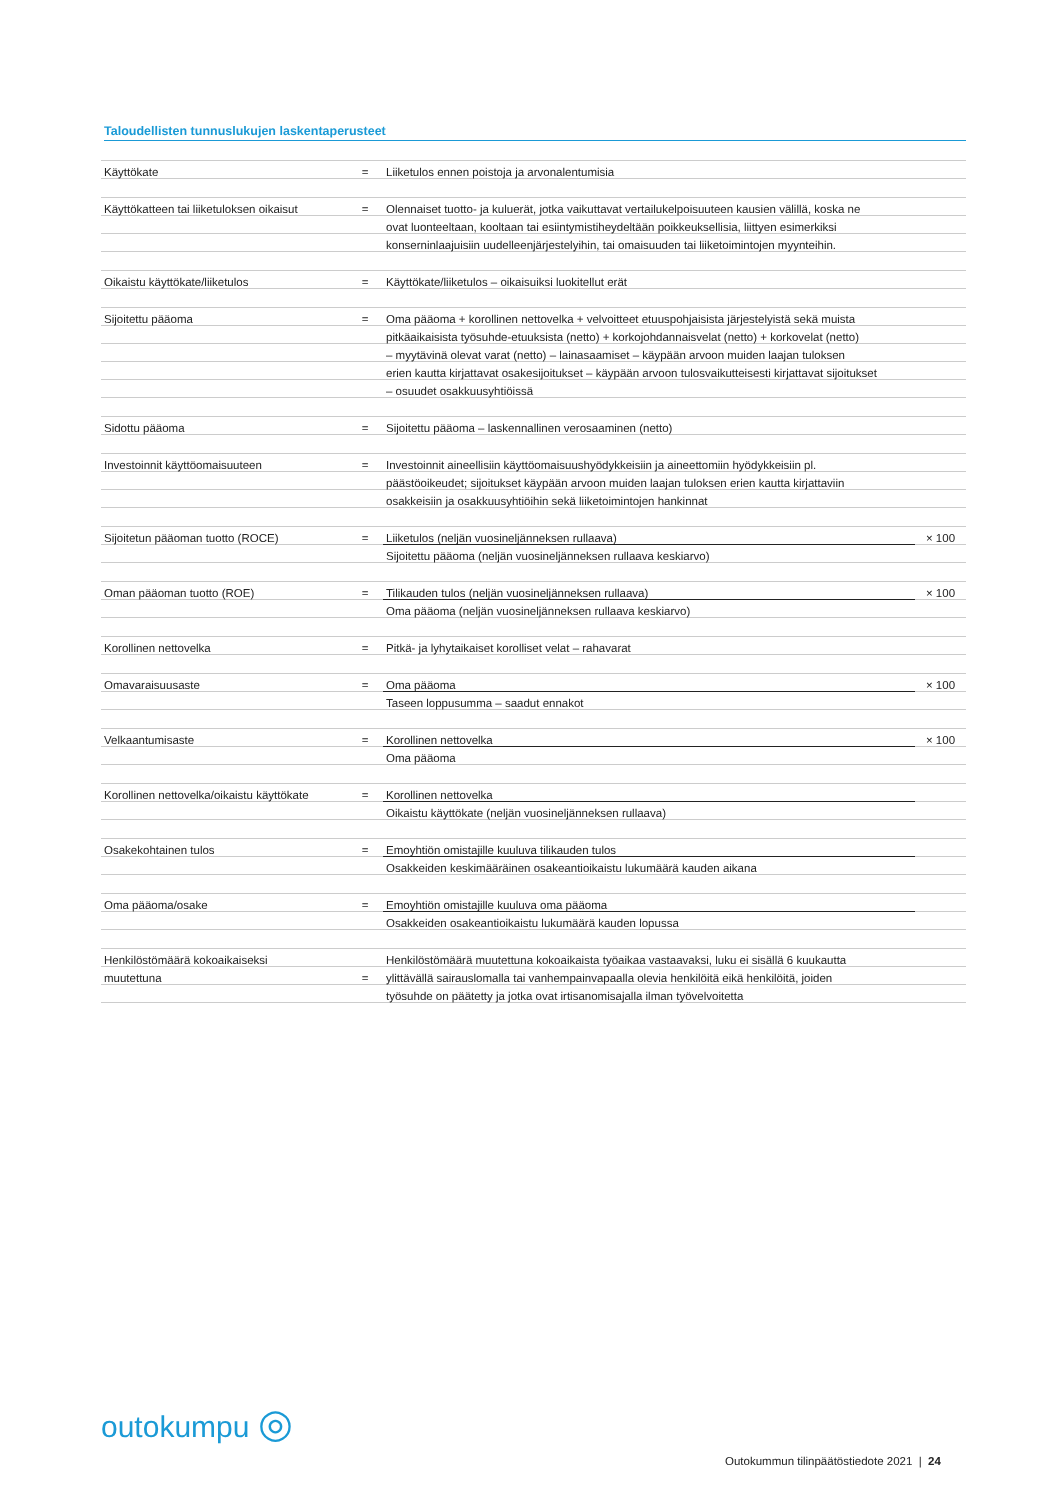Taloudellisten tunnuslukujen laskentaperusteet
| Käyttökate | = | Liiketulos ennen poistoja ja arvonalentumisia | |
| Käyttökatteen tai liiketuloksen oikaisut | = | Olennaiset tuotto- ja kuluerät, jotka vaikuttavat vertailukelpoisuuteen kausien välillä, koska ne | |
| | | ovat luonteeltaan, kooltaan tai esiintymistiheydeltään poikkeuksellisia, liittyen esimerkiksi | |
| | | konserninlaajuisiin uudelleenjärjestelyihin, tai omaisuuden tai liiketoimintojen myynteihin. | |
| Oikaistu käyttökate/liiketulos | = | Käyttökate/liiketulos – oikaisuiksi luokitellut erät | |
| Sijoitettu pääoma | = | Oma pääoma + korollinen nettovelka + velvoitteet etuuspohjaisista järjestelyistä sekä muista | |
| | | pitkäaikaisista työsuhde-etuuksista (netto) + korkojohdannaisvelat (netto) + korkovelat (netto) | |
| | | – myytävinä olevat varat (netto) – lainasaamiset – käypään arvoon muiden laajan tuloksen | |
| | | erien kautta kirjattavat osakesijoitukset – käypään arvoon tulosvaikutteisesti kirjattavat sijoitukset | |
| | | – osuudet osakkuusyhtiöissä | |
| Sidottu pääoma | = | Sijoitettu pääoma – laskennallinen verosaaminen (netto) | |
| Investoinnit käyttöomaisuuteen | = | Investoinnit aineellisiin käyttöomaisuushyödykkeisiin ja aineettomiin hyödykkeisiin pl. | |
| | | päästöoikeudet; sijoitukset käypään arvoon muiden laajan tuloksen erien kautta kirjattaviin | |
| | | osakkeisiin ja osakkuusyhtiöihin sekä liiketoimintojen hankinnat | |
| Sijoitetun pääoman tuotto (ROCE) | = | Liiketulos (neljän vuosineljänneksen rullaava) | × 100 |
| | | Sijoitettu pääoma (neljän vuosineljänneksen rullaava keskiarvo) | |
| Oman pääoman tuotto (ROE) | = | Tilikauden tulos (neljän vuosineljänneksen rullaava) | × 100 |
| | | Oma pääoma (neljän vuosineljänneksen rullaava keskiarvo) | |
| Korollinen nettovelka | = | Pitkä- ja lyhytaikaiset korolliset velat – rahavarat | |
| Omavaraisuusaste | = | Oma pääoma | × 100 |
| | | Taseen loppusumma – saadut ennakot | |
| Velkaantumisaste | = | Korollinen nettovelka | × 100 |
| | | Oma pääoma | |
| Korollinen nettovelka/oikaistu käyttökate | = | Korollinen nettovelka | |
| | | Oikaistu käyttökate (neljän vuosineljänneksen rullaava) | |
| Osakekohtainen tulos | = | Emoyhtiön omistajille kuuluva tilikauden tulos | |
| | | Osakkeiden keskimääräinen osakeantioikaistu lukumäärä kauden aikana | |
| Oma pääoma/osake | = | Emoyhtiön omistajille kuuluva oma pääoma | |
| | | Osakkeiden osakeantioikaistu lukumäärä kauden lopussa | |
| Henkilöstömäärä kokoaikaiseksi | | Henkilöstömäärä muutettuna kokoaikaista työaikaa vastaavaksi, luku ei sisällä 6 kuukautta | |
| muutettuna | = | ylittävällä sairauslomalla tai vanhempainvapaalla olevia henkilöitä eikä henkilöitä, joiden | |
| | | työsuhde on päätetty ja jotka ovat irtisanomisajalla ilman työvelvoitetta | |
outokumpu ◎
Outokummun tilinpäätöstiedote 2021 | 24